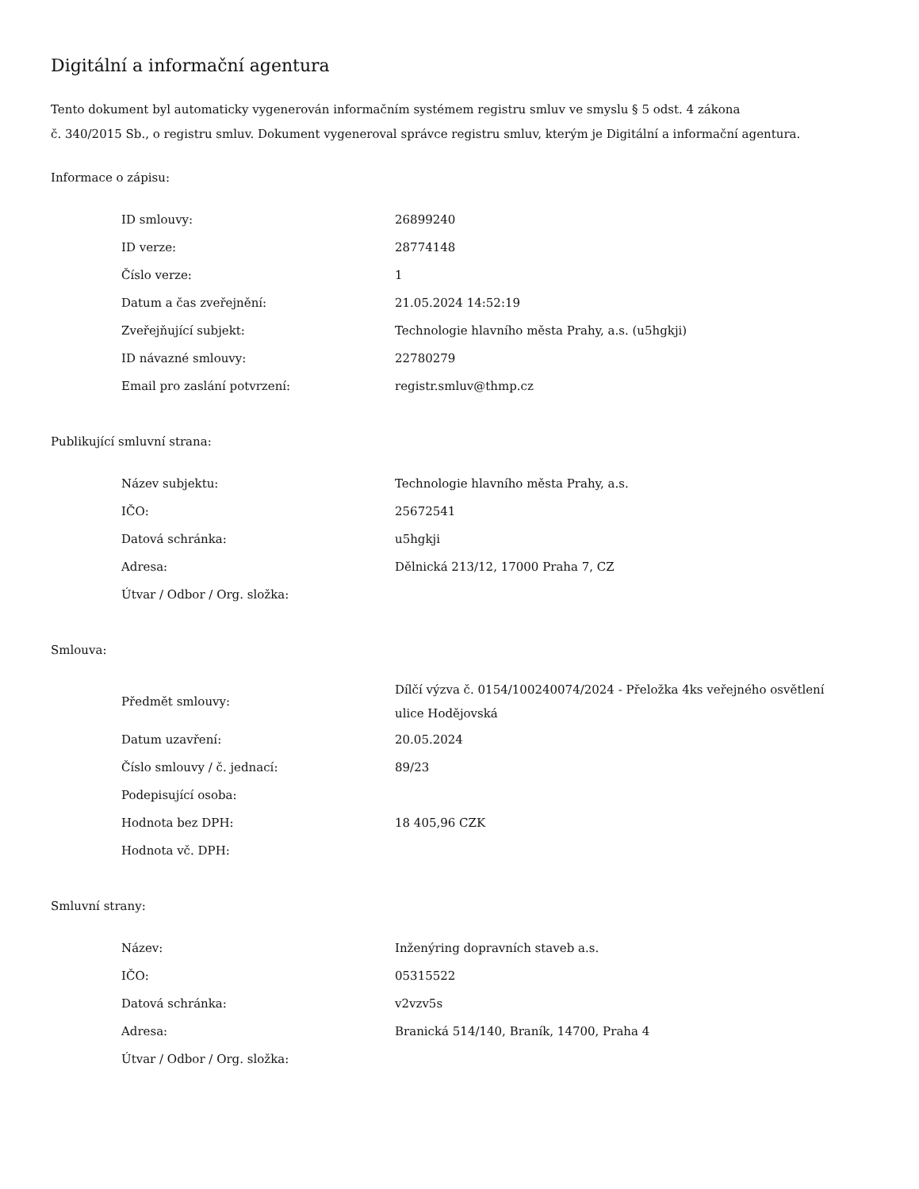Digitální a informační agentura
Tento dokument byl automaticky vygenerován informačním systémem registru smluv ve smyslu § 5 odst. 4 zákona
č. 340/2015 Sb., o registru smluv. Dokument vygeneroval správce registru smluv, kterým je Digitální a informační agentura.
Informace o zápisu:
| ID smlouvy: | 26899240 |
| ID verze: | 28774148 |
| Číslo verze: | 1 |
| Datum a čas zveřejnění: | 21.05.2024 14:52:19 |
| Zveřejňující subjekt: | Technologie hlavního města Prahy, a.s. (u5hgkji) |
| ID návazné smlouvy: | 22780279 |
| Email pro zaslání potvrzení: | registr.smluv@thmp.cz |
Publikující smluvní strana:
| Název subjektu: | Technologie hlavního města Prahy, a.s. |
| IČO: | 25672541 |
| Datová schránka: | u5hgkji |
| Adresa: | Dělnická 213/12, 17000 Praha 7, CZ |
| Útvar / Odbor / Org. složka: | |
Smlouva:
| Předmět smlouvy: | Dílčí výzva č. 0154/100240074/2024 - Přeložka 4ks veřejného osvětlení ulice Hodějovská |
| Datum uzavření: | 20.05.2024 |
| Číslo smlouvy / č. jednací: | 89/23 |
| Podepisující osoba: | |
| Hodnota bez DPH: | 18 405,96 CZK |
| Hodnota vč. DPH: | |
Smluvní strany:
| Název: | Inženýring dopravních staveb a.s. |
| IČO: | 05315522 |
| Datová schránka: | v2vzv5s |
| Adresa: | Branická 514/140, Braník, 14700, Praha 4 |
| Útvar / Odbor / Org. složka: | |